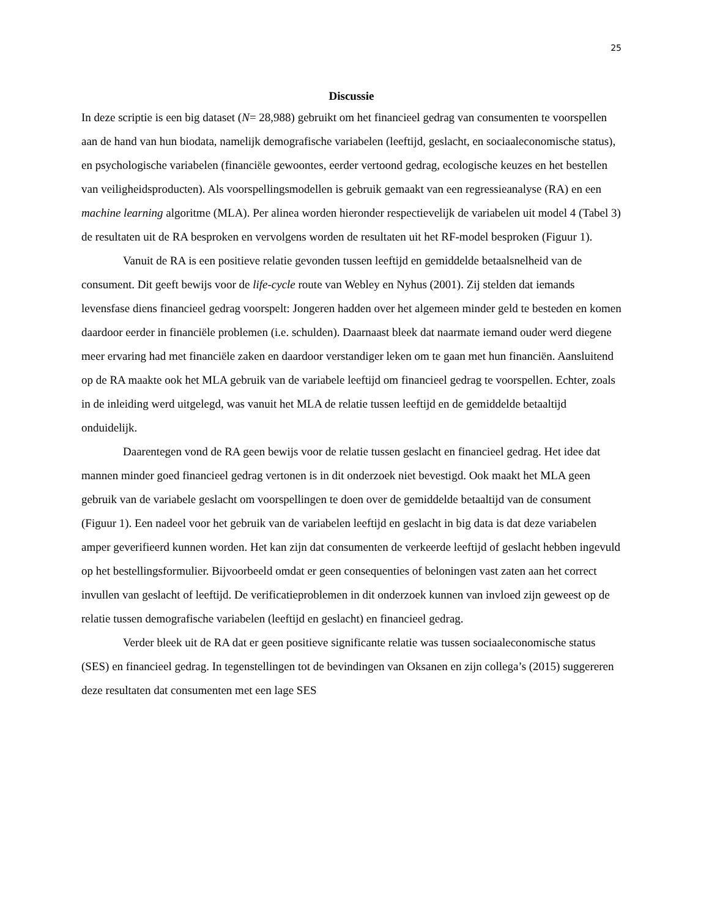25
Discussie
In deze scriptie is een big dataset (N= 28,988) gebruikt om het financieel gedrag van consumenten te voorspellen aan de hand van hun biodata, namelijk demografische variabelen (leeftijd, geslacht, en sociaaleconomische status), en psychologische variabelen (financiële gewoontes, eerder vertoond gedrag, ecologische keuzes en het bestellen van veiligheidsproducten). Als voorspellingsmodellen is gebruik gemaakt van een regressieanalyse (RA) en een machine learning algoritme (MLA). Per alinea worden hieronder respectievelijk de variabelen uit model 4 (Tabel 3) de resultaten uit de RA besproken en vervolgens worden de resultaten uit het RF-model besproken (Figuur 1).
Vanuit de RA is een positieve relatie gevonden tussen leeftijd en gemiddelde betaalsnelheid van de consument. Dit geeft bewijs voor de life-cycle route van Webley en Nyhus (2001). Zij stelden dat iemands levensfase diens financieel gedrag voorspelt: Jongeren hadden over het algemeen minder geld te besteden en komen daardoor eerder in financiële problemen (i.e. schulden). Daarnaast bleek dat naarmate iemand ouder werd diegene meer ervaring had met financiële zaken en daardoor verstandiger leken om te gaan met hun financiën. Aansluitend op de RA maakte ook het MLA gebruik van de variabele leeftijd om financieel gedrag te voorspellen. Echter, zoals in de inleiding werd uitgelegd, was vanuit het MLA de relatie tussen leeftijd en de gemiddelde betaaltijd onduidelijk.
Daarentegen vond de RA geen bewijs voor de relatie tussen geslacht en financieel gedrag. Het idee dat mannen minder goed financieel gedrag vertonen is in dit onderzoek niet bevestigd. Ook maakt het MLA geen gebruik van de variabele geslacht om voorspellingen te doen over de gemiddelde betaaltijd van de consument (Figuur 1). Een nadeel voor het gebruik van de variabelen leeftijd en geslacht in big data is dat deze variabelen amper geverifieerd kunnen worden. Het kan zijn dat consumenten de verkeerde leeftijd of geslacht hebben ingevuld op het bestellingsformulier. Bijvoorbeeld omdat er geen consequenties of beloningen vast zaten aan het correct invullen van geslacht of leeftijd. De verificatieproblemen in dit onderzoek kunnen van invloed zijn geweest op de relatie tussen demografische variabelen (leeftijd en geslacht) en financieel gedrag.
Verder bleek uit de RA dat er geen positieve significante relatie was tussen sociaaleconomische status (SES) en financieel gedrag. In tegenstellingen tot de bevindingen van Oksanen en zijn collega’s (2015) suggereren deze resultaten dat consumenten met een lage SES